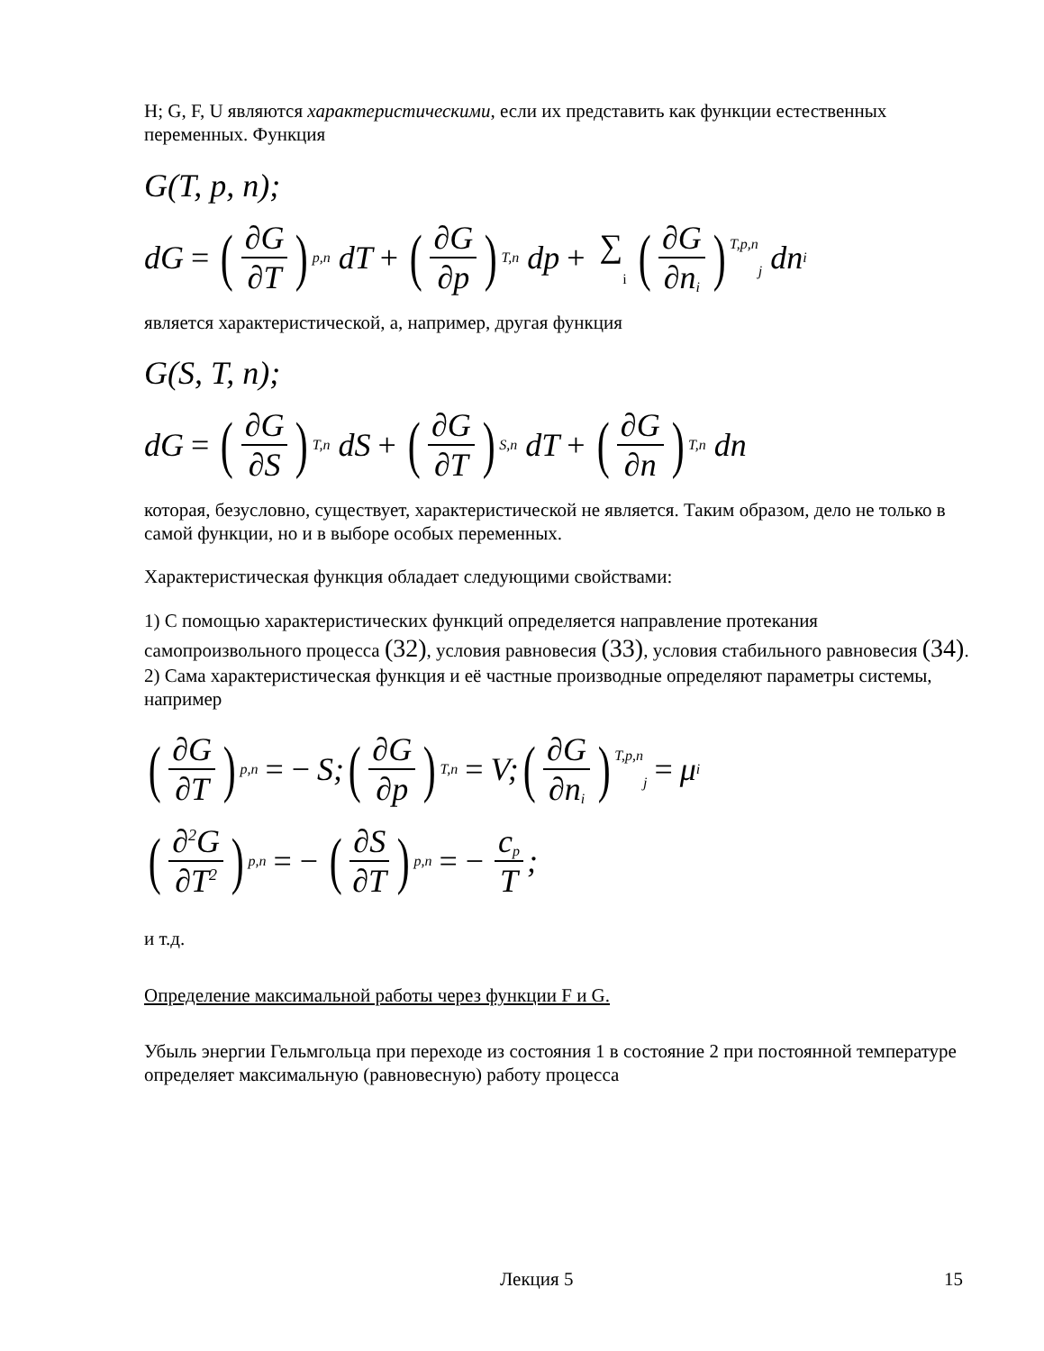H; G, F, U являются характеристическими, если их представить как функции естественных переменных. Функция
G(T, p, n);
dG = (∂G ∂T)<sub>p,n</sub> dT + (∂G ∂p)<sub>T,n</sub> dp + ∑<sub>i</sub> (∂G ∂n<sub>i</sub>)<sub>T,p,n<sub>j</sub></sub> dn<sub>i</sub>
является характеристической, а, например, другая функция
G(S, T, n);
dG = (∂G ∂S)<sub>T,n</sub> dS + (∂G ∂T)<sub>S,n</sub> dT + (∂G ∂n)<sub>T,n</sub> dn
которая, безусловно, существует, характеристической не является. Таким образом, дело не только в самой функции, но и в выборе особых переменных.
Характеристическая функция обладает следующими свойствами:
1) С помощью характеристических функций определяется направление протекания самопроизвольного процесса (32), условия равновесия (33), условия стабильного равновесия (34).
2) Сама характеристическая функция и её частные производные определяют параметры системы, например
(∂G ∂T)<sub>p,n</sub> = − S; (∂G ∂p)<sub>T,n</sub> = V; (∂G ∂n<sub>i</sub>)<sub>T,p,n<sub>j</sub></sub> = μ<sub>i</sub>
(∂<sup>2</sup>G ∂T<sup>2</sup>)<sub>p,n</sub> = − (∂S ∂T)<sub>p,n</sub> = − c<sub>p</sub> T;
и т.д.
Определение максимальной работы через функции F и G.
Убыль энергии Гельмгольца при переходе из состояния 1 в состояние 2 при постоянной температуре определяет максимальную (равновесную) работу процесса
Лекция 5 15